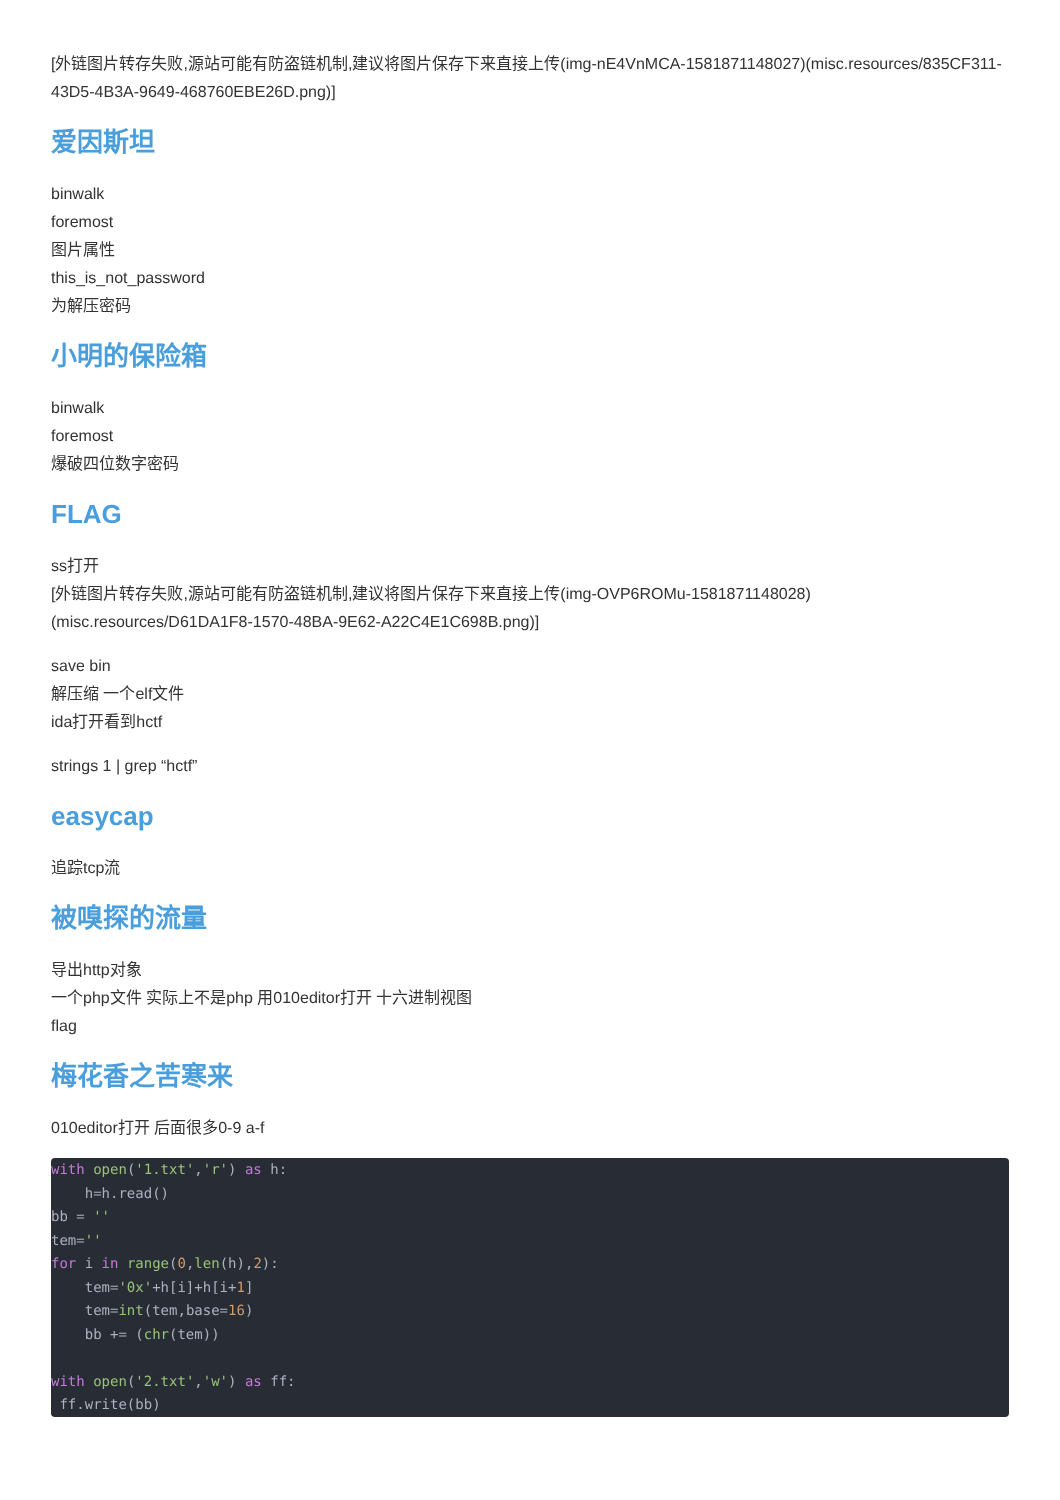[外链图片转存失败,源站可能有防盗链机制,建议将图片保存下来直接上传(img-nE4VnMCA-1581871148027)(misc.resources/835CF311-43D5-4B3A-9649-468760EBE26D.png)]
爱因斯坦
binwalk
foremost
图片属性
this_is_not_password
为解压密码
小明的保险箱
binwalk
foremost
爆破四位数字密码
FLAG
ss打开
[外链图片转存失败,源站可能有防盗链机制,建议将图片保存下来直接上传(img-OVP6ROMu-1581871148028)(misc.resources/D61DA1F8-1570-48BA-9E62-A22C4E1C698B.png)]
save bin
解压缩 一个elf文件
ida打开看到hctf
strings 1 | grep “hctf”
easycap
追踪tcp流
被嗅探的流量
导出http对象
一个php文件 实际上不是php 用010editor打开 十六进制视图
flag
梅花香之苦寒来
010editor打开 后面很多0-9 a-f
with open('1.txt','r') as h:
    h=h.read()
bb = ''
tem=''
for i in range(0,len(h),2):
    tem='0x'+h[i]+h[i+1]
    tem=int(tem,base=16)
    bb += (chr(tem))

with open('2.txt','w') as ff:
 ff.write(bb)